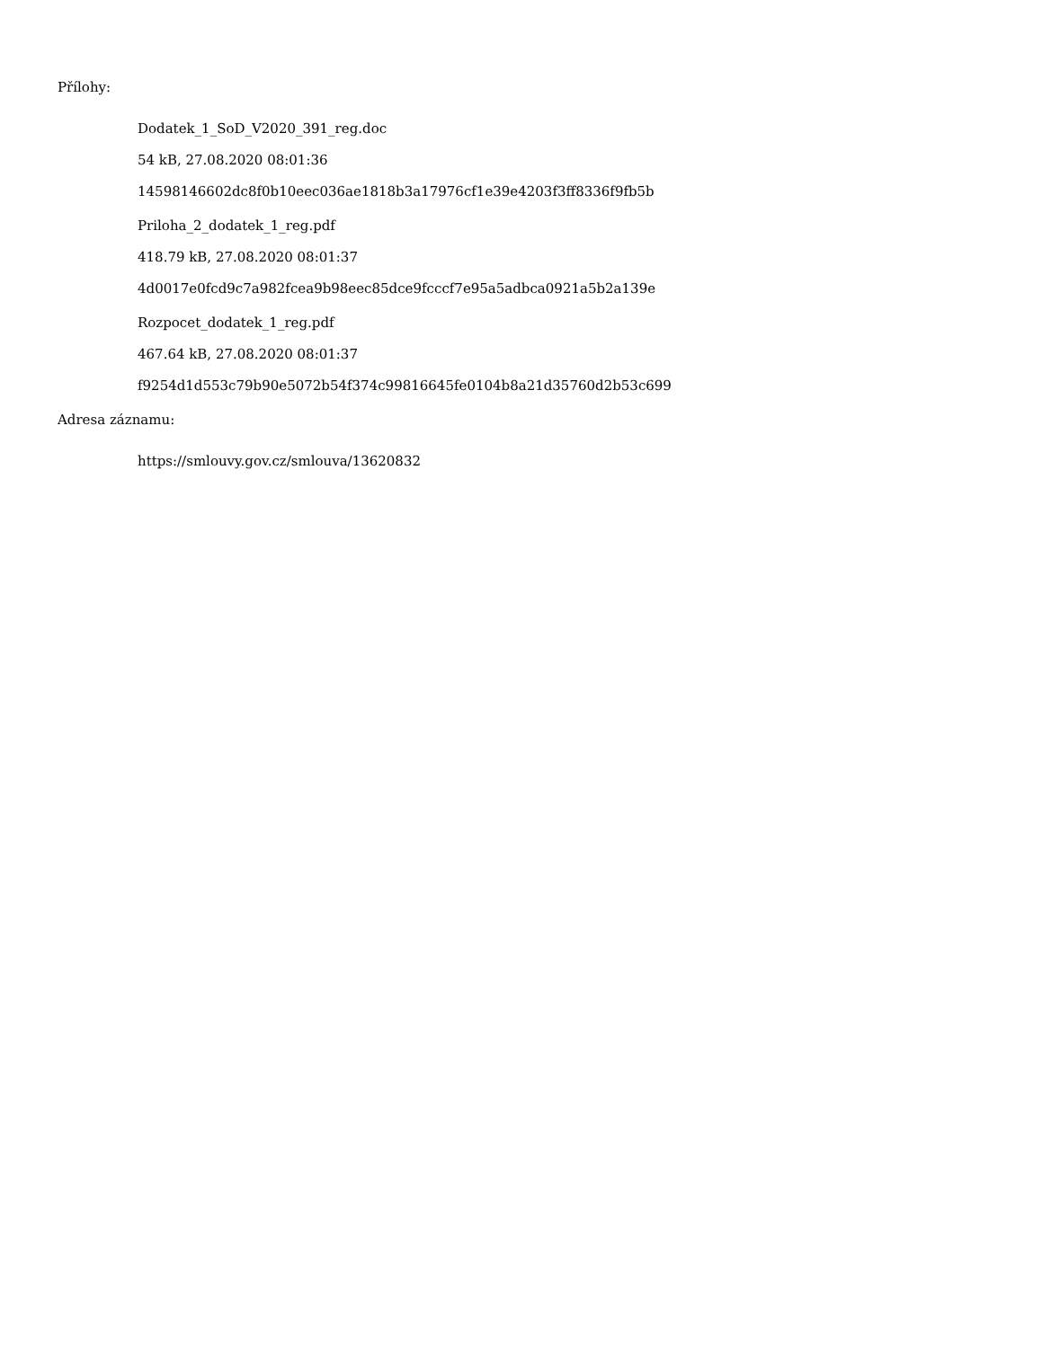Přílohy:
Dodatek_1_SoD_V2020_391_reg.doc
54 kB, 27.08.2020 08:01:36
14598146602dc8f0b10eec036ae1818b3a17976cf1e39e4203f3ff8336f9fb5b
Priloha_2_dodatek_1_reg.pdf
418.79 kB, 27.08.2020 08:01:37
4d0017e0fcd9c7a982fcea9b98eec85dce9fcccf7e95a5adbca0921a5b2a139e
Rozpocet_dodatek_1_reg.pdf
467.64 kB, 27.08.2020 08:01:37
f9254d1d553c79b90e5072b54f374c99816645fe0104b8a21d35760d2b53c699
Adresa záznamu:
https://smlouvy.gov.cz/smlouva/13620832